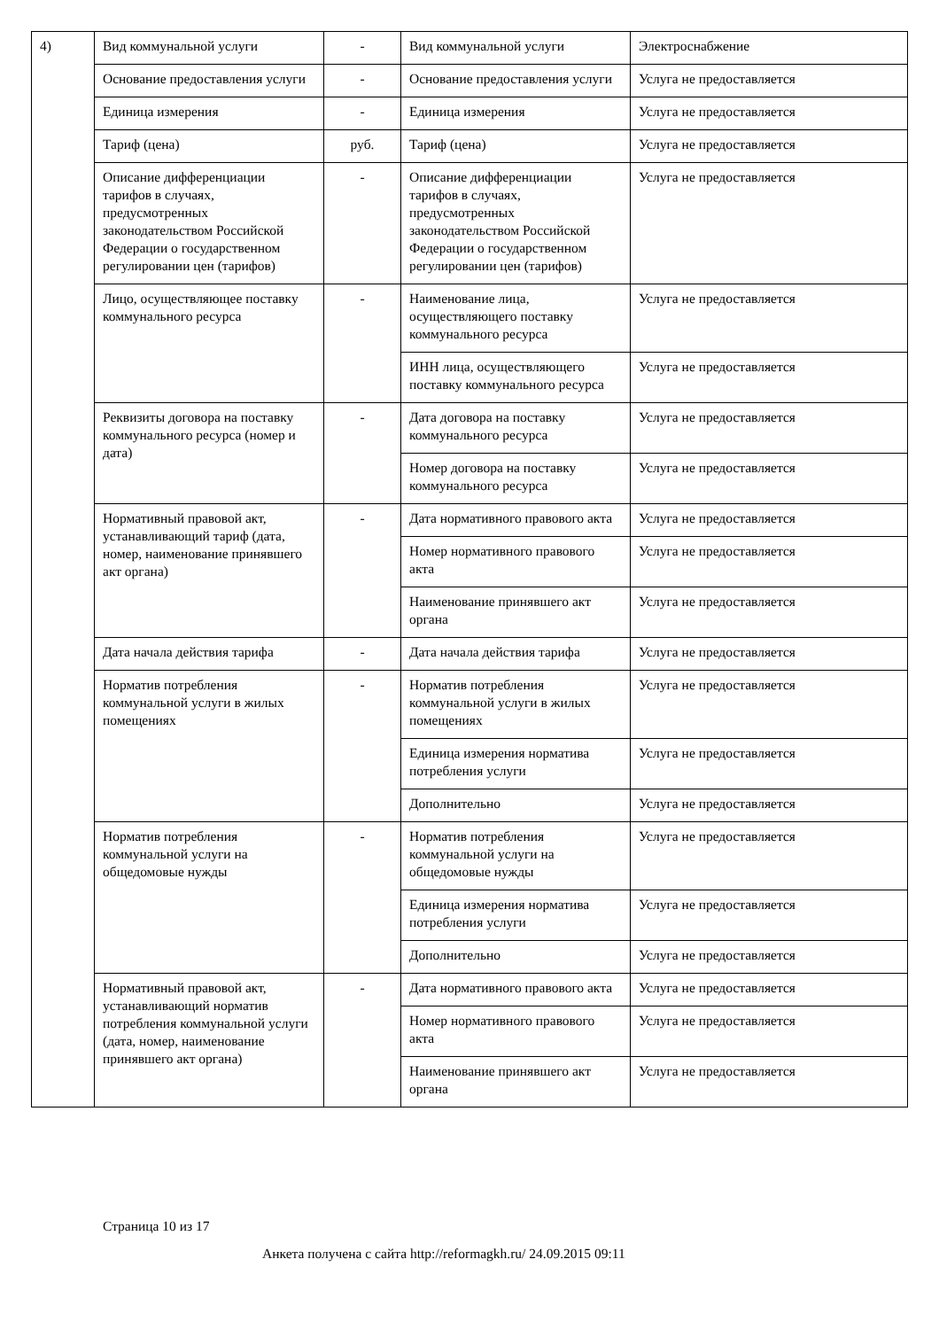| 4) | Вид коммунальной услуги | - | Вид коммунальной услуги | Электроснабжение |
| | Основание предоставления услуги | - | Основание предоставления услуги | Услуга не предоставляется |
| | Единица измерения | - | Единица измерения | Услуга не предоставляется |
| | Тариф (цена) | руб. | Тариф (цена) | Услуга не предоставляется |
| | Описание дифференциации тарифов в случаях, предусмотренных законодательством Российской Федерации о государственном регулировании цен (тарифов) | - | Описание дифференциации тарифов в случаях, предусмотренных законодательством Российской Федерации о государственном регулировании цен (тарифов) | Услуга не предоставляется |
| | Лицо, осуществляющее поставку коммунального ресурса | - | Наименование лица, осуществляющего поставку коммунального ресурса | Услуга не предоставляется |
| | | | ИНН лица, осуществляющего поставку коммунального ресурса | Услуга не предоставляется |
| | Реквизиты договора на поставку коммунального ресурса (номер и дата) | - | Дата договора на поставку коммунального ресурса | Услуга не предоставляется |
| | | | Номер договора на поставку коммунального ресурса | Услуга не предоставляется |
| | Нормативный правовой акт, устанавливающий тариф (дата, номер, наименование принявшего акт органа) | - | Дата нормативного правового акта | Услуга не предоставляется |
| | | | Номер нормативного правового акта | Услуга не предоставляется |
| | | | Наименование принявшего акт органа | Услуга не предоставляется |
| | Дата начала действия тарифа | - | Дата начала действия тарифа | Услуга не предоставляется |
| | Норматив потребления коммунальной услуги в жилых помещениях | - | Норматив потребления коммунальной услуги в жилых помещениях | Услуга не предоставляется |
| | | | Единица измерения норматива потребления услуги | Услуга не предоставляется |
| | | | Дополнительно | Услуга не предоставляется |
| | Норматив потребления коммунальной услуги на общедомовые нужды | - | Норматив потребления коммунальной услуги на общедомовые нужды | Услуга не предоставляется |
| | | | Единица измерения норматива потребления услуги | Услуга не предоставляется |
| | | | Дополнительно | Услуга не предоставляется |
| | Нормативный правовой акт, устанавливающий норматив потребления коммунальной услуги (дата, номер, наименование принявшего акт органа) | - | Дата нормативного правового акта | Услуга не предоставляется |
| | | | Номер нормативного правового акта | Услуга не предоставляется |
| | | | Наименование принявшего акт органа | Услуга не предоставляется |
Страница 10 из 17
Анкета получена с сайта http://reformagkh.ru/ 24.09.2015 09:11